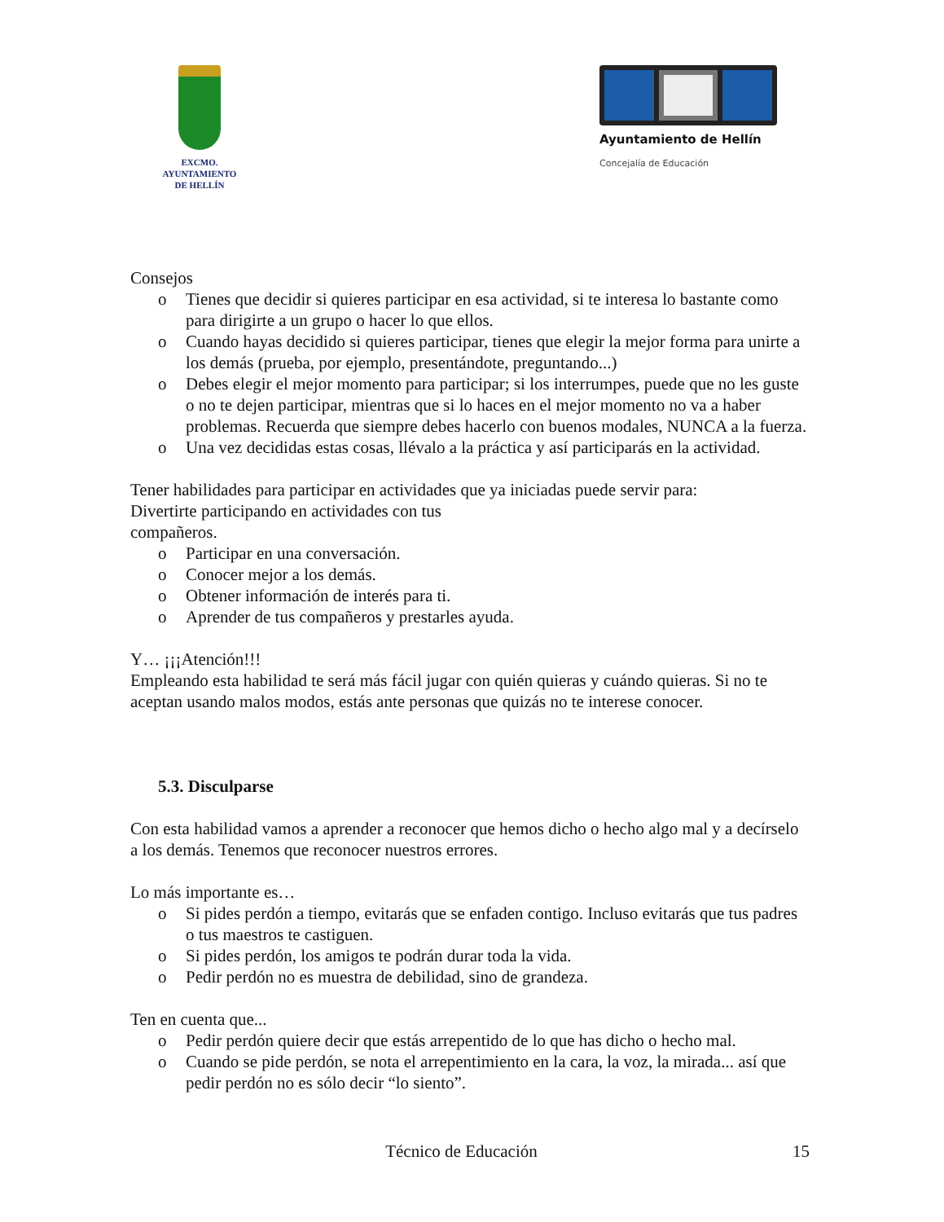EXCMO. AYUNTAMIENTO
DE HELLÍN
Ayuntamiento de Hellín
Concejalía de Educación
Consejos
o Tienes que decidir si quieres participar en esa actividad, si te interesa lo bastante como para dirigirte a un grupo o hacer lo que ellos.
o Cuando hayas decidido si quieres participar, tienes que elegir la mejor forma para unirte a los demás (prueba, por ejemplo, presentándote, preguntando...)
o Debes elegir el mejor momento para participar; si los interrumpes, puede que no les guste o no te dejen participar, mientras que si lo haces en el mejor momento no va a haber problemas. Recuerda que siempre debes hacerlo con buenos modales, NUNCA a la fuerza.
o Una vez decididas estas cosas, llévalo a la práctica y así participarás en la actividad.
Tener habilidades para participar en actividades que ya iniciadas puede servir para:
Divertirte participando en actividades con tus
compañeros.
o Participar en una conversación.
o Conocer mejor a los demás.
o Obtener información de interés para ti.
o Aprender de tus compañeros y prestarles ayuda.
Y… ¡¡¡Atención!!!
Empleando esta habilidad te será más fácil jugar con quién quieras y cuándo quieras. Si no te aceptan usando malos modos, estás ante personas que quizás no te interese conocer.
5.3. Disculparse
Con esta habilidad vamos a aprender a reconocer que hemos dicho o hecho algo mal y a decírselo a los demás. Tenemos que reconocer nuestros errores.
Lo más importante es…
o Si pides perdón a tiempo, evitarás que se enfaden contigo. Incluso evitarás que tus padres o tus maestros te castiguen.
o Si pides perdón, los amigos te podrán durar toda la vida.
o Pedir perdón no es muestra de debilidad, sino de grandeza.
Ten en cuenta que...
o Pedir perdón quiere decir que estás arrepentido de lo que has dicho o hecho mal.
o Cuando se pide perdón, se nota el arrepentimiento en la cara, la voz, la mirada... así que pedir perdón no es sólo decir “lo siento”.
Técnico de Educación 15